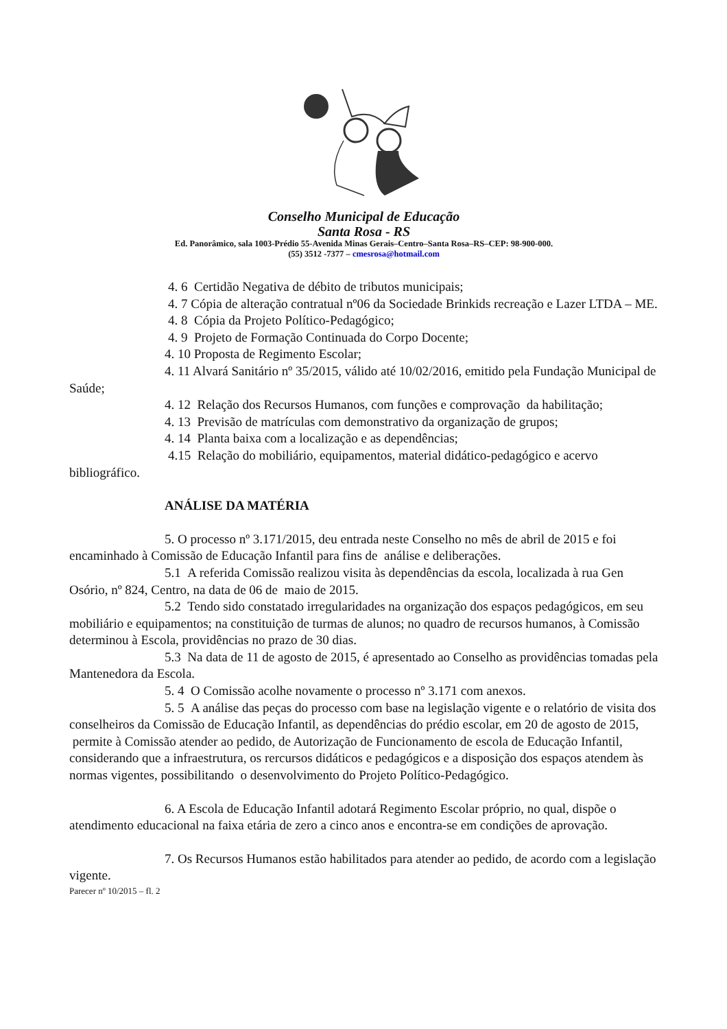Conselho Municipal de Educação
Santa Rosa - RS
Ed. Panorâmico, sala 1003-Prédio 55-Avenida Minas Gerais–Centro–Santa Rosa–RS–CEP: 98-900-000.
(55) 3512 -7377 – cmesrosa@hotmail.com
4. 6 Certidão Negativa de débito de tributos municipais;
4. 7 Cópia de alteração contratual nº06 da Sociedade Brinkids recreação e Lazer LTDA – ME.
4. 8 Cópia da Projeto Político-Pedagógico;
4. 9 Projeto de Formação Continuada do Corpo Docente;
4. 10 Proposta de Regimento Escolar;
4. 11 Alvará Sanitário nº 35/2015, válido até 10/02/2016, emitido pela Fundação Municipal de Saúde;
4. 12 Relação dos Recursos Humanos, com funções e comprovação da habilitação;
4. 13 Previsão de matrículas com demonstrativo da organização de grupos;
4. 14 Planta baixa com a localização e as dependências;
4.15 Relação do mobiliário, equipamentos, material didático-pedagógico e acervo bibliográfico.
ANÁLISE DA MATÉRIA
5. O processo nº 3.171/2015, deu entrada neste Conselho no mês de abril de 2015 e foi encaminhado à Comissão de Educação Infantil para fins de análise e deliberações.
5.1 A referida Comissão realizou visita às dependências da escola, localizada à rua Gen Osório, nº 824, Centro, na data de 06 de maio de 2015.
5.2 Tendo sido constatado irregularidades na organização dos espaços pedagógicos, em seu mobiliário e equipamentos; na constituição de turmas de alunos; no quadro de recursos humanos, à Comissão determinou à Escola, providências no prazo de 30 dias.
5.3 Na data de 11 de agosto de 2015, é apresentado ao Conselho as providências tomadas pela Mantenedora da Escola.
5. 4 O Comissão acolhe novamente o processo nº 3.171 com anexos.
5. 5 A análise das peças do processo com base na legislação vigente e o relatório de visita dos conselheiros da Comissão de Educação Infantil, as dependências do prédio escolar, em 20 de agosto de 2015, permite à Comissão atender ao pedido, de Autorização de Funcionamento de escola de Educação Infantil, considerando que a infraestrutura, os rercursos didáticos e pedagógicos e a disposição dos espaços atendem às normas vigentes, possibilitando o desenvolvimento do Projeto Político-Pedagógico.
6. A Escola de Educação Infantil adotará Regimento Escolar próprio, no qual, dispõe o atendimento educacional na faixa etária de zero a cinco anos e encontra-se em condições de aprovação.
7. Os Recursos Humanos estão habilitados para atender ao pedido, de acordo com a legislação vigente.
Parecer nº 10/2015 – fl. 2